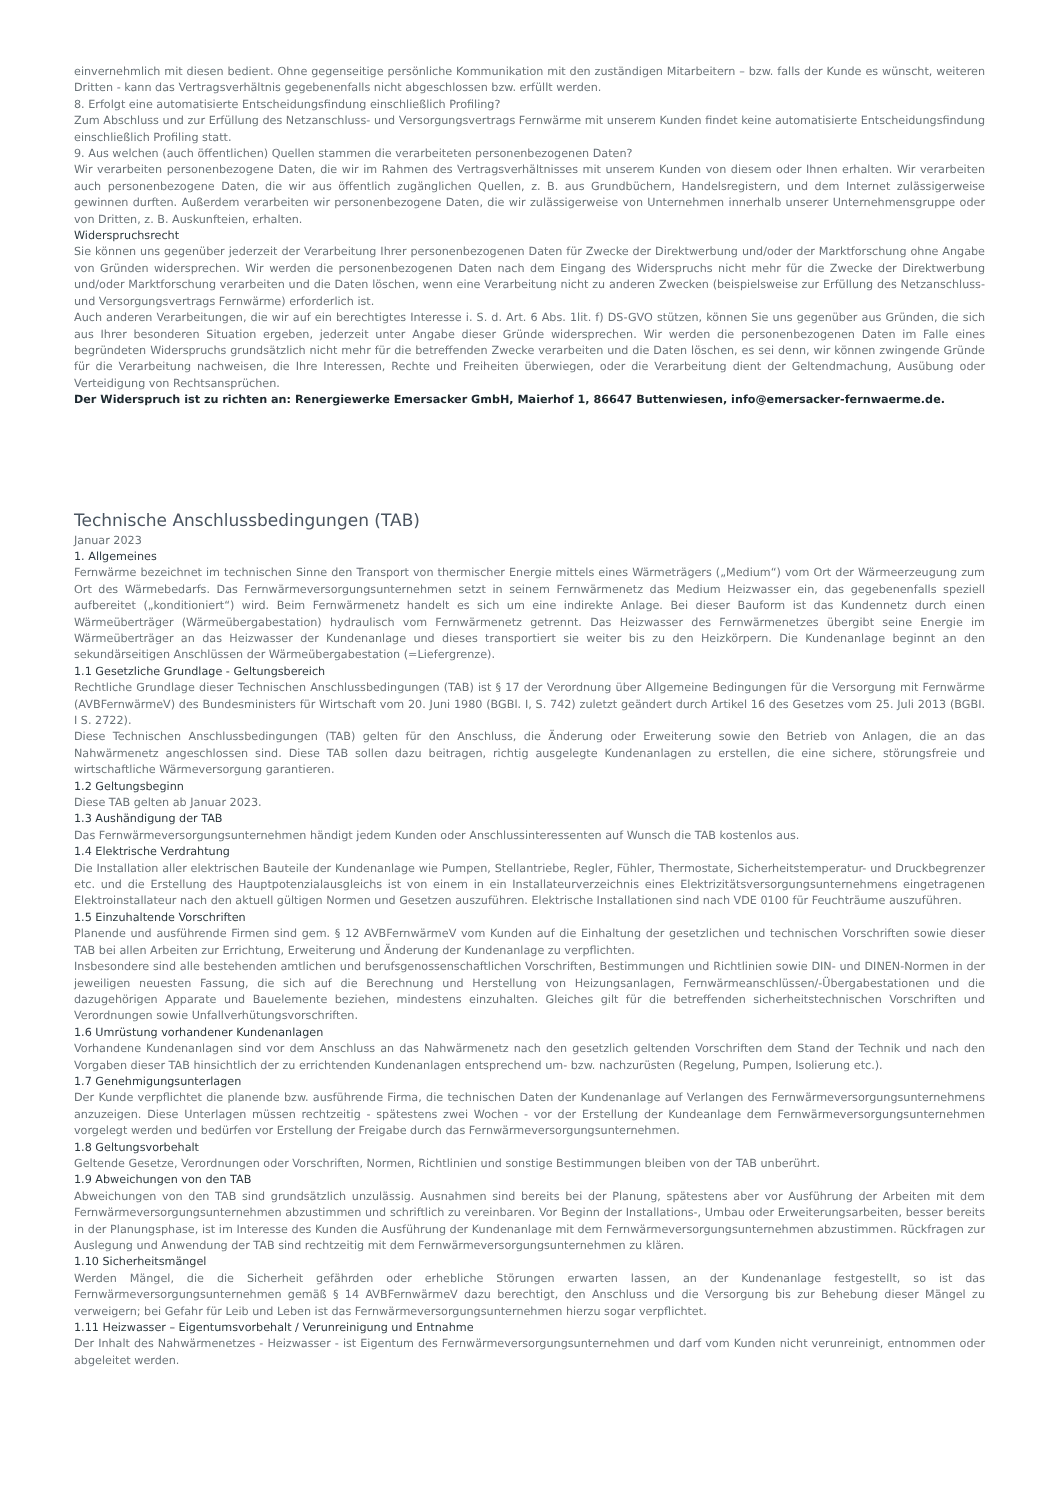einvernehmlich mit diesen bedient. Ohne gegenseitige persönliche Kommunikation mit den zuständigen Mitarbeitern – bzw. falls der Kunde es wünscht, weiteren Dritten - kann das Vertragsverhältnis gegebenenfalls nicht abgeschlossen bzw. erfüllt werden.
8. Erfolgt eine automatisierte Entscheidungsfindung einschließlich Profiling?
Zum Abschluss und zur Erfüllung des Netzanschluss- und Versorgungsvertrags Fernwärme mit unserem Kunden findet keine automatisierte Entscheidungsfindung einschließlich Profiling statt.
9. Aus welchen (auch öffentlichen) Quellen stammen die verarbeiteten personenbezogenen Daten?
Wir verarbeiten personenbezogene Daten, die wir im Rahmen des Vertragsverhältnisses mit unserem Kunden von diesem oder Ihnen erhalten. Wir verarbeiten auch personenbezogene Daten, die wir aus öffentlich zugänglichen Quellen, z. B. aus Grundbüchern, Handelsregistern, und dem Internet zulässigerweise gewinnen durften. Außerdem verarbeiten wir personenbezogene Daten, die wir zulässigerweise von Unternehmen innerhalb unserer Unternehmensgruppe oder von Dritten, z. B. Auskunfteien, erhalten.
Widerspruchsrecht
Sie können uns gegenüber jederzeit der Verarbeitung Ihrer personenbezogenen Daten für Zwecke der Direktwerbung und/oder der Marktforschung ohne Angabe von Gründen widersprechen. Wir werden die personenbezogenen Daten nach dem Eingang des Widerspruchs nicht mehr für die Zwecke der Direktwerbung und/oder Marktforschung verarbeiten und die Daten löschen, wenn eine Verarbeitung nicht zu anderen Zwecken (beispielsweise zur Erfüllung des Netzanschluss- und Versorgungsvertrags Fernwärme) erforderlich ist.
Auch anderen Verarbeitungen, die wir auf ein berechtigtes Interesse i. S. d. Art. 6 Abs. 1lit. f) DS-GVO stützen, können Sie uns gegenüber aus Gründen, die sich aus Ihrer besonderen Situation ergeben, jederzeit unter Angabe dieser Gründe widersprechen. Wir werden die personenbezogenen Daten im Falle eines begründeten Widerspruchs grundsätzlich nicht mehr für die betreffenden Zwecke verarbeiten und die Daten löschen, es sei denn, wir können zwingende Gründe für die Verarbeitung nachweisen, die Ihre Interessen, Rechte und Freiheiten überwiegen, oder die Verarbeitung dient der Geltendmachung, Ausübung oder Verteidigung von Rechtsansprüchen.
Der Widerspruch ist zu richten an: Renergiewerke Emersacker GmbH, Maierhof 1, 86647 Buttenwiesen, info@emersacker-fernwaerme.de.
Technische Anschlussbedingungen (TAB)
Januar 2023
1. Allgemeines
Fernwärme bezeichnet im technischen Sinne den Transport von thermischer Energie mittels eines Wärmeträgers („Medium“) vom Ort der Wärmeerzeugung zum Ort des Wärmebedarfs. Das Fernwärmeversorgungsunternehmen setzt in seinem Fernwärmenetz das Medium Heizwasser ein, das gegebenenfalls speziell aufbereitet („konditioniert“) wird. Beim Fernwärmenetz handelt es sich um eine indirekte Anlage. Bei dieser Bauform ist das Kundennetz durch einen Wärmeüberträger (Wärmeübergabestation) hydraulisch vom Fernwärmenetz getrennt. Das Heizwasser des Fernwärmenetzes übergibt seine Energie im Wärmeüberträger an das Heizwasser der Kundenanlage und dieses transportiert sie weiter bis zu den Heizkörpern. Die Kundenanlage beginnt an den sekundärseitigen Anschlüssen der Wärmeübergabestation (=Liefergrenze).
1.1 Gesetzliche Grundlage - Geltungsbereich
Rechtliche Grundlage dieser Technischen Anschlussbedingungen (TAB) ist § 17 der Verordnung über Allgemeine Bedingungen für die Versorgung mit Fernwärme (AVBFernwärmeV) des Bundesministers für Wirtschaft vom 20. Juni 1980 (BGBl. I, S. 742) zuletzt geändert durch Artikel 16 des Gesetzes vom 25. Juli 2013 (BGBI. I S. 2722).
Diese Technischen Anschlussbedingungen (TAB) gelten für den Anschluss, die Änderung oder Erweiterung sowie den Betrieb von Anlagen, die an das Nahwärmenetz angeschlossen sind. Diese TAB sollen dazu beitragen, richtig ausgelegte Kundenanlagen zu erstellen, die eine sichere, störungsfreie und wirtschaftliche Wärmeversorgung garantieren.
1.2 Geltungsbeginn
Diese TAB gelten ab Januar 2023.
1.3 Aushändigung der TAB
Das Fernwärmeversorgungsunternehmen händigt jedem Kunden oder Anschlussinteressenten auf Wunsch die TAB kostenlos aus.
1.4 Elektrische Verdrahtung
Die Installation aller elektrischen Bauteile der Kundenanlage wie Pumpen, Stellantriebe, Regler, Fühler, Thermostate, Sicherheitstemperatur- und Druckbegrenzer etc. und die Erstellung des Hauptpotenzialausgleichs ist von einem in ein Installateurverzeichnis eines Elektrizitätsversorgungsunternehmens eingetragenen Elektroinstallateur nach den aktuell gültigen Normen und Gesetzen auszuführen. Elektrische Installationen sind nach VDE 0100 für Feuchträume auszuführen.
1.5 Einzuhaltende Vorschriften
Planende und ausführende Firmen sind gem. § 12 AVBFernwärmeV vom Kunden auf die Einhaltung der gesetzlichen und technischen Vorschriften sowie dieser TAB bei allen Arbeiten zur Errichtung, Erweiterung und Änderung der Kundenanlage zu verpflichten.
Insbesondere sind alle bestehenden amtlichen und berufsgenossenschaftlichen Vorschriften, Bestimmungen und Richtlinien sowie DIN- und DINEN-Normen in der jeweiligen neuesten Fassung, die sich auf die Berechnung und Herstellung von Heizungsanlagen, Fernwärmeanschlüssen/-Übergabestationen und die dazugehörigen Apparate und Bauelemente beziehen, mindestens einzuhalten. Gleiches gilt für die betreffenden sicherheitstechnischen Vorschriften und Verordnungen sowie Unfallverhütungsvorschriften.
1.6 Umrüstung vorhandener Kundenanlagen
Vorhandene Kundenanlagen sind vor dem Anschluss an das Nahwärmenetz nach den gesetzlich geltenden Vorschriften dem Stand der Technik und nach den Vorgaben dieser TAB hinsichtlich der zu errichtenden Kundenanlagen entsprechend um- bzw. nachzurüsten (Regelung, Pumpen, Isolierung etc.).
1.7 Genehmigungsunterlagen
Der Kunde verpflichtet die planende bzw. ausführende Firma, die technischen Daten der Kundenanlage auf Verlangen des Fernwärmeversorgungsunternehmens anzuzeigen. Diese Unterlagen müssen rechtzeitig - spätestens zwei Wochen - vor der Erstellung der Kundeanlage dem Fernwärmeversorgungsunternehmen vorgelegt werden und bedürfen vor Erstellung der Freigabe durch das Fernwärmeversorgungsunternehmen.
1.8 Geltungsvorbehalt
Geltende Gesetze, Verordnungen oder Vorschriften, Normen, Richtlinien und sonstige Bestimmungen bleiben von der TAB unberührt.
1.9 Abweichungen von den TAB
Abweichungen von den TAB sind grundsätzlich unzulässig. Ausnahmen sind bereits bei der Planung, spätestens aber vor Ausführung der Arbeiten mit dem Fernwärmeversorgungsunternehmen abzustimmen und schriftlich zu vereinbaren. Vor Beginn der Installations-, Umbau oder Erweiterungsarbeiten, besser bereits in der Planungsphase, ist im Interesse des Kunden die Ausführung der Kundenanlage mit dem Fernwärmeversorgungsunternehmen abzustimmen. Rückfragen zur Auslegung und Anwendung der TAB sind rechtzeitig mit dem Fernwärmeversorgungsunternehmen zu klären.
1.10 Sicherheitsmängel
Werden Mängel, die die Sicherheit gefährden oder erhebliche Störungen erwarten lassen, an der Kundenanlage festgestellt, so ist das Fernwärmeversorgungsunternehmen gemäß § 14 AVBFernwärmeV dazu berechtigt, den Anschluss und die Versorgung bis zur Behebung dieser Mängel zu verweigern; bei Gefahr für Leib und Leben ist das Fernwärmeversorgungsunternehmen hierzu sogar verpflichtet.
1.11 Heizwasser – Eigentumsvorbehalt / Verunreinigung und Entnahme
Der Inhalt des Nahwärmenetzes - Heizwasser - ist Eigentum des Fernwärmeversorgungsunternehmen und darf vom Kunden nicht verunreinigt, entnommen oder abgeleitet werden.